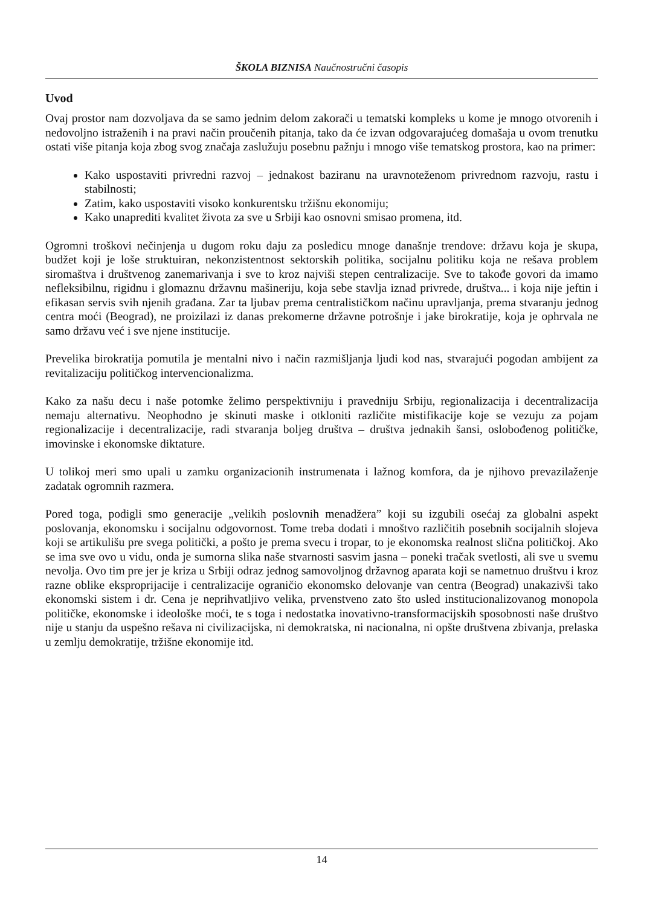ŠKOLA BIZNISA Naučnostručni časopis
Uvod
Ovaj prostor nam dozvoljava da se samo jednim delom zakorači u tematski kompleks u kome je mnogo otvorenih i nedovoljno istraženih i na pravi način proučenih pitanja, tako da će izvan odgovarajućeg domašaja u ovom trenutku ostati više pitanja koja zbog svog značaja zaslužuju posebnu pažnju i mnogo više tematskog prostora, kao na primer:
Kako uspostaviti privredni razvoj – jednakost baziranu na uravnoteženom privrednom razvoju, rastu i stabilnosti;
Zatim, kako uspostaviti visoko konkurentsku tržišnu ekonomiju;
Kako unaprediti kvalitet života za sve u Srbiji kao osnovni smisao promena, itd.
Ogromni troškovi nečinjenja u dugom roku daju za posledicu mnoge današnje trendove: državu koja je skupa, budžet koji je loše struktuiran, nekonzistentnost sektorskih politika, socijalnu politiku koja ne rešava problem siromaštva i društvenog zanemarivanja i sve to kroz najviši stepen centralizacije. Sve to takođe govori da imamo nefleksibilnu, rigidnu i glomaznu državnu mašineriju, koja sebe stavlja iznad privrede, društva... i koja nije jeftin i efikasan servis svih njenih građana. Zar ta ljubav prema centralističkom načinu upravljanja, prema stvaranju jednog centra moći (Beograd), ne proizilazi iz danas prekomerne državne potrošnje i jake birokratije, koja je ophrvala ne samo državu već i sve njene institucije.
Prevelika birokratija pomutila je mentalni nivo i način razmišljanja ljudi kod nas, stvarajući pogodan ambijent za revitalizaciju političkog intervencionalizma.
Kako za našu decu i naše potomke želimo perspektivniju i pravedniju Srbiju, regionalizacija i decentralizacija nemaju alternativu. Neophodno je skinuti maske i otkloniti različite mistifikacije koje se vezuju za pojam regionalizacije i decentralizacije, radi stvaranja boljeg društva – društva jednakih šansi, oslobođenog političke, imovinske i ekonomske diktature.
U tolikoj meri smo upali u zamku organizacionih instrumenata i lažnog komfora, da je njihovo prevazilaženje zadatak ogromnih razmera.
Pored toga, podigli smo generacije „velikih poslovnih menadžera” koji su izgubili osećaj za globalni aspekt poslovanja, ekonomsku i socijalnu odgovornost. Tome treba dodati i mnoštvo različitih posebnih socijalnih slojeva koji se artikulišu pre svega politički, a pošto je prema svecu i tropar, to je ekonomska realnost slična političkoj. Ako se ima sve ovo u vidu, onda je sumorna slika naše stvarnosti sasvim jasna – poneki tračak svetlosti, ali sve u svemu nevolja. Ovo tim pre jer je kriza u Srbiji odraz jednog samovoljnog državnog aparata koji se nametnuo društvu i kroz razne oblike eksproprijacije i centralizacije ograničio ekonomsko delovanje van centra (Beograd) unakazivši tako ekonomski sistem i dr. Cena je neprihvatljivo velika, prvenstveno zato što usled institucionalizovanog monopola političke, ekonomske i ideološke moći, te s toga i nedostatka inovativno-transformacijskih sposobnosti naše društvo nije u stanju da uspešno rešava ni civilizacijska, ni demokratska, ni nacionalna, ni opšte društvena zbivanja, prelaska u zemlju demokratije, tržišne ekonomije itd.
14